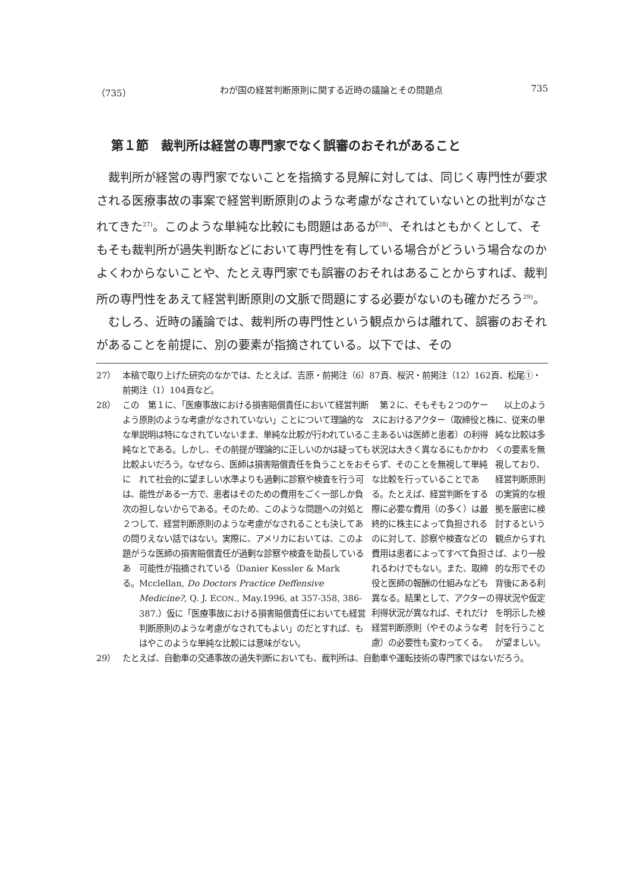（735） わが国の経営判断原則に関する近時の議論とその問題点 735
第１節　裁判所は経営の専門家でなく誤審のおそれがあること
裁判所が経営の専門家でないことを指摘する見解に対しては、同じく専門性が要求される医療事故の事案で経営判断原則のような考慮がなされていないとの批判がなされてきた<sup>27)</sup>。このような単純な比較にも問題はあるが<sup>28)</sup>、それはともかくとして、そもそも裁判所が過失判断などにおいて専門性を有している場合がどういう場合なのかよくわからないことや、たとえ専門家でも誤審のおそれはあることからすれば、裁判所の専門性をあえて経営判断原則の文脈で問題にする必要がないのも確かだろう<sup>29)</sup>。
むしろ、近時の議論では、裁判所の専門性という観点からは離れて、誤審のおそれがあることを前提に、別の要素が指摘されている。以下では、その
27） 本稿で取り上げた研究のなかでは、たとえば、吉原・前掲注（6）87頁、桜沢・前掲注（12）162頁、松尾①・前掲注（1）104頁など。
28） このような単純な比較には、次の２つの問題がある。
第１に、「医療事故における損害賠償責任において経営判断原則のような考慮がなされていない」ことについて理論的な説明は特になされていないまま、単純な比較が行われていることである。しかし、その前提が理論的に正しいのかは疑ってもよいだろう。なぜなら、医師は損害賠償責任を負うことをおそれて社会的に望ましい水準よりも過剰に診察や検査を行う可能性がある一方で、患者はそのための費用をごく一部しか負担しないからである。そのため、このような問題への対処として、経営判断原則のような考慮がなされることも決してありえない話ではない。実際に、アメリカにおいては、このような医師の損害賠償責任が過剰な診察や検査を助長している可能性が指摘されている（Danier Kessler & Mark Mcclellan, Do Doctors Practice Deffensive Medicine?, Q. J. ECON., May.1996, at 357-358, 386-387.）仮に「医療事故における損害賠償責任においても経営判断原則のような考慮がなされてもよい」のだとすれば、もはやこのような単純な比較には意味がない。
第２に、そもそも２つのケースにおけるアクター（取締役と株主あるいは医師と患者）の利得状況は大きく異なるにもかかわらず、そのことを無視して単純な比較を行っていることである。たとえば、経営判断をする際に必要な費用（の多く）は最終的に株主によって負担されるのに対して、診察や検査などの費用は患者によってすべて負担されるわけでもない。また、取締役と医師の報酬の仕組みなども異なる。結果として、アクターの利得状況が異なれば、それだけ経営判断原則（やそのような考慮）の必要性も変わってくる。
以上のように、従来の単純な比較は多くの要素を無視しており、経営判断原則の実質的な根拠を厳密に検討するという観点からすれば、より一般的な形でその背後にある利得状況や仮定を明示した検討を行うことが望ましい。
29） たとえば、自動車の交通事故の過失判断においても、裁判所は、自動車や運転技術の専門家ではないだろう。